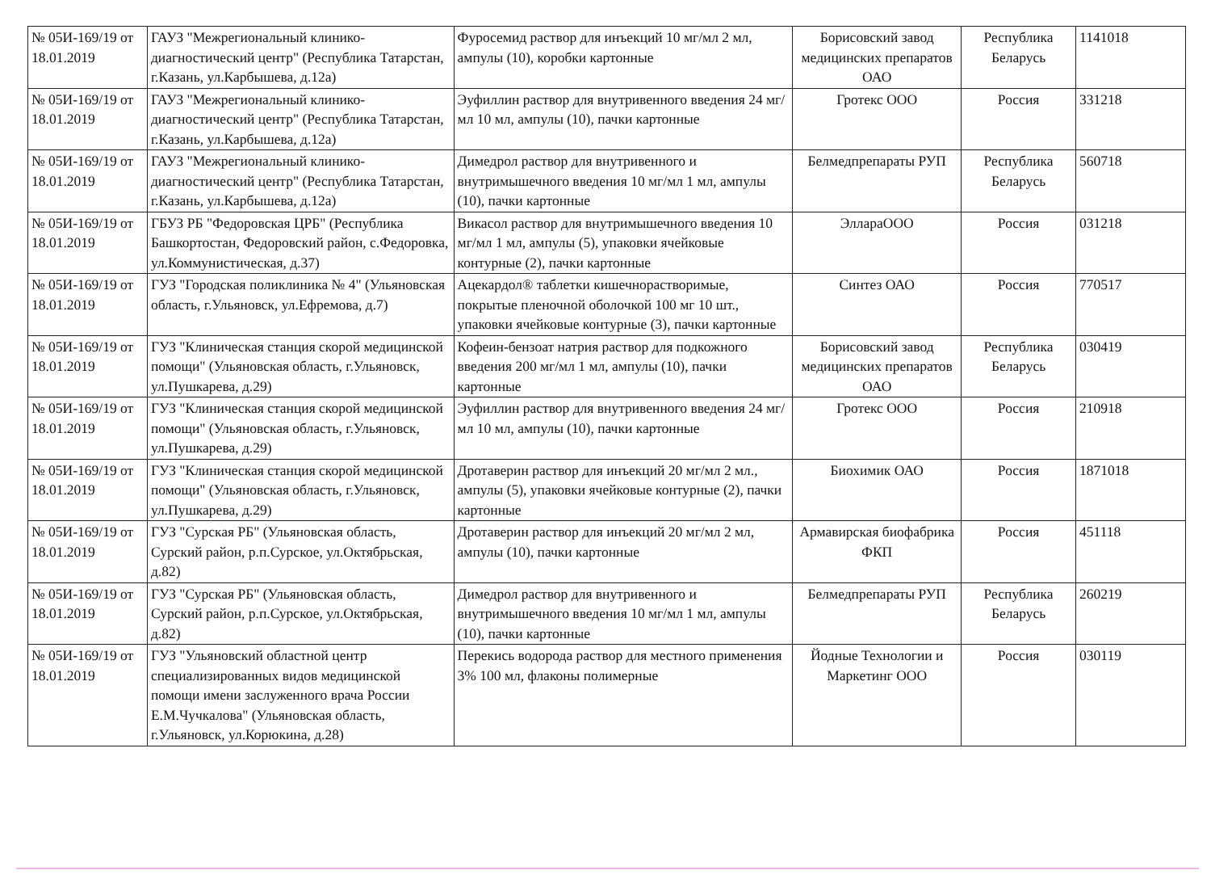| № 05И-169/19 от 18.01.2019 | ГАУЗ "Межрегиональный клинико-диагностический центр" (Республика Татарстан, г.Казань, ул.Карбышева, д.12а) | Фуросемид раствор для инъекций 10 мг/мл 2 мл, ампулы (10), коробки картонные | Борисовский завод медицинских препаратов ОАО | Республика Беларусь | 1141018 |
| № 05И-169/19 от 18.01.2019 | ГАУЗ "Межрегиональный клинико-диагностический центр" (Республика Татарстан, г.Казань, ул.Карбышева, д.12а) | Эуфиллин раствор для внутривенного введения 24 мг/мл 10 мл, ампулы (10), пачки картонные | Гротекс ООО | Россия | 331218 |
| № 05И-169/19 от 18.01.2019 | ГАУЗ "Межрегиональный клинико-диагностический центр" (Республика Татарстан, г.Казань, ул.Карбышева, д.12а) | Димедрол раствор для внутривенного и внутримышечного введения 10 мг/мл 1 мл, ампулы (10), пачки картонные | Белмедпрепараты РУП | Республика Беларусь | 560718 |
| № 05И-169/19 от 18.01.2019 | ГБУЗ РБ "Федоровская ЦРБ" (Республика Башкортостан, Федоровский район, с.Федоровка, ул.Коммунистическая, д.37) | Викасол раствор для внутримышечного введения 10 мг/мл 1 мл, ампулы (5), упаковки ячейковые контурные (2), пачки картонные | Элл­араООО | Россия | 031218 |
| № 05И-169/19 от 18.01.2019 | ГУЗ "Городская поликлиника № 4" (Ульяновская область, г.Ульяновск, ул.Ефремова, д.7) | Ацекардол® таблетки кишечнорастворимые, покрытые пленочной оболочкой 100 мг 10 шт., упаковки ячейковые контурные (3), пачки картонные | Синтез ОАО | Россия | 770517 |
| № 05И-169/19 от 18.01.2019 | ГУЗ "Клиническая станция скорой медицинской помощи" (Ульяновская область, г.Ульяновск, ул.Пушкарева, д.29) | Кофеин-бензоат натрия раствор для подкожного введения 200 мг/мл 1 мл, ампулы (10), пачки картонные | Борисовский завод медицинских препаратов ОАО | Республика Беларусь | 030419 |
| № 05И-169/19 от 18.01.2019 | ГУЗ "Клиническая станция скорой медицинской помощи" (Ульяновская область, г.Ульяновск, ул.Пушкарева, д.29) | Эуфиллин раствор для внутривенного введения 24 мг/мл 10 мл, ампулы (10), пачки картонные | Гротекс ООО | Россия | 210918 |
| № 05И-169/19 от 18.01.2019 | ГУЗ "Клиническая станция скорой медицинской помощи" (Ульяновская область, г.Ульяновск, ул.Пушкарева, д.29) | Дротаверин раствор для инъекций 20 мг/мл 2 мл., ампулы (5), упаковки ячейковые контурные (2), пачки картонные | Биохимик ОАО | Россия | 1871018 |
| № 05И-169/19 от 18.01.2019 | ГУЗ "Сурская РБ" (Ульяновская область, Сурский район, р.п.Сурское, ул.Октябрьская, д.82) | Дротаверин раствор для инъекций 20 мг/мл 2 мл, ампулы (10), пачки картонные | Армавирская биофабрика ФКП | Россия | 451118 |
| № 05И-169/19 от 18.01.2019 | ГУЗ "Сурская РБ" (Ульяновская область, Сурский район, р.п.Сурское, ул.Октябрьская, д.82) | Димедрол раствор для внутривенного и внутримышечного введения 10 мг/мл 1 мл, ампулы (10), пачки картонные | Белмедпрепараты РУП | Республика Беларусь | 260219 |
| № 05И-169/19 от 18.01.2019 | ГУЗ "Ульяновский областной центр специализированных видов медицинской помощи имени заслуженного врача России Е.М.Чучкалова" (Ульяновская область, г.Ульяновск, ул.Корюкина, д.28) | Перекись водорода раствор для местного применения 3% 100 мл, флаконы полимерные | Йодные Технологии и Маркетинг ООО | Россия | 030119 |